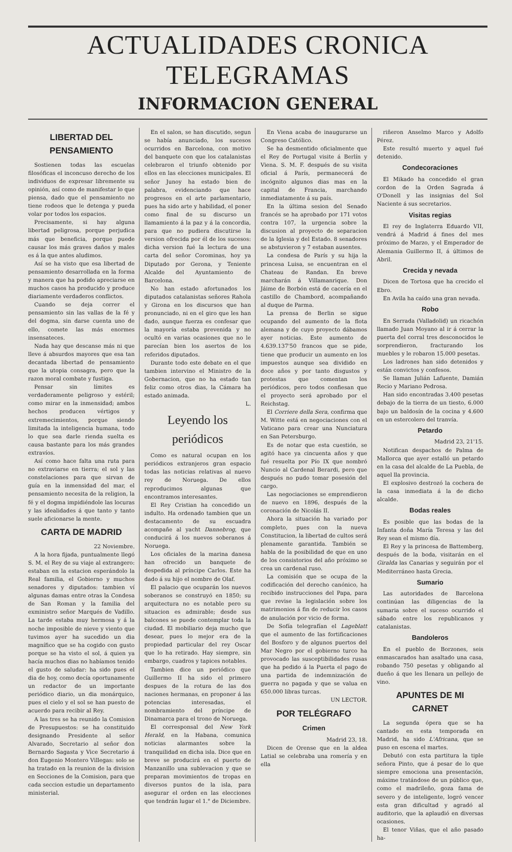ACTUALIDADES CRONICA TELEGRAMAS
INFORMACION GENERAL
LIBERTAD DEL PENSAMIENTO
Sostienen todas las escuelas filosóficas el inconcuso derecho de los individuos de expresar libremente su opinión, así como de manifestar lo que piensa, dado que el pensamiento no tiene rodeos que le detenga y pueda volar por todos los espacios.
Precisamente, si hay alguna libertad peligrosa, porque perjudica más que beneficia, porque puede causar los más graves daños y males es á la que antes aludimos.
Así se ha visto que esa libertad de pensamiento desarrollada en la forma y manera que ha podido apreciarse en muchos casos ha producido y produce diariamente verdaderos conflictos.
Cuando se deja correr el pensamiento sin las vallas de la fé y del dogma, sin darse cuenta uno de ello, comete las más enormes insensateces.
Nada hay que descanse más ni que lleve á absurdos mayores que esa tan decantada libertad de pensamiento que la utopia consagra, pero que la razon moral combate y fustiga.
Pensar sin límites es verdaderamente peligroso y estéril; como mirar en la inmensidad; ambos hechos producen vértigos y extremecimientos, porque siendo limitada la inteligencia humana, todo lo que sea darle rienda suelta es causa bastante para los más grandes extravíos.
Así como hace falta una ruta para no extraviarse en tierra; el sol y las constelaciones para que sirvan de guía en la inmensidad del mar, el pensamiento necesita de la religion, la fé y el dogma impidiéndole las locuras y las idealidades á que tanto y tanto suele aficionarse la mente.
CARTA DE MADRID
22 Noviembre.
A la hora fijada, puntualmente llegó S. M. el Rey de su viaje al extrangero: estaban en la estacion esperándolo la Real familia, el Gobierno y muchos senadores y diputados: tambien ví algunas damas entre otras la Condesa de San Roman y la familia del exministro señor Marqués de Vadillo. La tarde estaba muy hermosa y á la noche imposible de nieve y viento que tuvimos ayer ha sucedido un dia magnífico que se ha cogido con gusto porque se ha visto el sol, á quien ya hacía muchos dias no habíamos tenido el gusto de saludar: ha sido pues el dia de hoy, como decía oportunamente un redactor de un importante periódico diario, un dia monárquico, pues el cielo y el sol se han puesto de acuerdo para recibir al Rey.
A las tres se ha reunido la Comision de Presupuestos: se ha constituido designando Presidente al señor Alvarado, Secretario al señor don Bernardo Sagasta y Vice Secretario á don Eugenio Montero Villegas: solo se ha tratado en la reunion de la division en Secciones de la Comision, para que cada seccion estudie un departamento ministerial.
En el salon, se han discutido, segun se había anunciado, los sucesos ocurridos en Barcelona, con motivo del banquete con que los catalanistas celebraron el triunfo obtenido por ellos en las elecciones municipales. El señor Junoy ha estado bien de palabra, evidenciando que hace progresos en el arte parlamentario, pues ha sido arte y habilidad, el poner como final de su discurso un llamamiento á la paz y á la concordia, para que no pudiera discutirse la version ofrecida por él de los sucesos: dicha version fué la lectura de una carta del señor Corominas, hoy ya Diputado por Gerona, y Teniente Alcalde del Ayuntamiento de Barcelona.
No han estado afortunados los diputados catalanistas señores Rahola y Girona en los discursos que han pronunciado, ni en el giro que les han dado, aunque fuerza es confesar que la mayoría estaba prevenida y no ocultó en varias ocasiones que no le parecían bien los asertos de los referidos diputados.
Durante todo este debate en el que tambien intervino el Ministro de la Gobernacion, que no ha estado tan feliz como otros dias, la Cámara ha estado animada.
L.
Leyendo los periódicos
Como es natural ocupan en los periódicos extranjeros gran espacio todas las noticias relativas al nuevo rey de Noruega. De ellos reproducimos algunas que encontramos interesantes.
El Rey Cristian ha concedido un indulto. Ha ordenado tambien que un destacamento de su escuadra acompañe al yacht Dannebrog, que conducirá á los nuevos soberanos á Noruega.
Los oficiales de la marina danesa han ofrecido un banquete de despedida al príncipe Carlos. Este ha dado á su hijo el nombre de Olaf.
El palacio que ocuparán los nuevos soberanos se construyó en 1850; su arquitectura no es notable pero su situacion es admirable; desde sus balcones se puede contemplar toda la ciudad. El mobiliario deja mucho que desear, pues lo mejor era de la propiedad particular del rey Oscar que lo ha retirado. Hay siempre, sin embargo, cuadros y tapices notables.
Tambien dice un periódico que Guillermo II ha sido el primero despues de la rotura de las dos naciones hermanas, en proponer á las potencias interesadas, el nombramiento del príncipe de Dinamarca para el trono de Noruega.
El corresponsal del New York Herald, en la Habana, comunica noticias alarmantes sobre la tranquilidad en dicha isla. Dice que en breve se producirá en el puerto de Manzanillo una sublevacion y que se preparan movimientos de tropas en diversos puntos de la isla, para asegurar el orden en las elecciones que tendrán lugar el 1.° de Diciembre.
En Viena acaba de inaugurarse un Congreso Católico.
Se ha desmentido oficialmente que el Rey de Portugal visite á Berlín y Viena. S. M. F. después de su visita oficial á París, permanecerá de incógnito algunos dias mas en la capital de Francia, marchando inmediatamente á su país.
En la última sesion del Senado francés se ha aprobado por 171 votos contra 107, la urgencia sobre la discusion al proyecto de separacion de la Iglesia y del Estado. 8 senadores se abstuvieron y 7 estaban ausentes.
La condesa de París y su hija la princesa Luisa, se encuentran en el Chateau de Randan. En breve marcharán á Villamanrique. Don Jáime de Borbón está de cacería en el castillo de Chambord, acompañando al duque de Parma.
La prensa de Berlin se sigue ocupando del aumento de la flota alemana y de cuyo proyecto dábamos ayer noticias. Este aumento de 4.639.137'50 francos que se pide, tiene que producir un aumento en los impuestos aunque sea dividido en doce años y por tanto disgustos y protestas que comentan los periódicos, pero todos confiesan que el proyecto será aprobado por el Reichstag.
El Corriere della Sera, confirma que M. Witte está en negociaciones con el Vaticano para crear una Nunciatura en San Petersburgo.
Es de notar que esta cuestión, se agitó hace ya cincuenta años y que fué resuelta por Pío IX que nombró Nuncio al Cardenal Berardi, pero que después no pudo tomar posesión del cargo.
Las negociaciones se emprendieron de nuevo en 1896, después de la coronación de Nicolás II.
Ahora la situación ha variado por completo, pues con la nueva Constitucion, la libertad de cultos será plenamente garantida. También se habla de la posibilidad de que en uno de los consistorios del año próximo se crea un cardenal ruso.
La comisión que se ocupa de la codificación del derecho canónico, ha recibido instrucciones del Papa, para que revise la legislación sobre los matrimonios á fin de reducir los casos de anulación por vicio de forma.
De Sofía telegrafían el Lageblatt que el aumento de las fortificaciones del Bosforo y de algunos puertos del Mar Negro por el gobierno turco ha provocado las susceptibilidades rusas que ha pedido á la Puerta el pago de una partida de indemnización de guerra no pagada y que se valua en 650.000 libras turcas.
UN LECTOR.
POR TELÉGRAFO
Crimen
Madrid 23, 18.
Dicen de Orense que en la aldea Latial se celebraba una romería y en ella
riñeron Anselmo Marco y Adolfo Pérez.
Este resultó muerto y aquel fué detenido.
Condecoraciones
El Mikado ha concedido el gran cordon de la Orden Sagrada á O'Donell y las insignias del Sol Naciente á sus secretarios.
Visitas regias
El rey de Inglaterra Eduardo VII, vendrá á Madrid á fines del mes próximo de Marzo, y el Emperador de Alemania Guillermo II, á últimos de Abril.
Crecida y nevada
Dicen de Tortosa que ha crecido el Ebro.
En Avila ha caído una gran nevada.
Robo
En Serrada (Valladolid) un ricachón llamado Juan Moyano al ir á cerrar la puerta del corral tres desconocidos le sorprendieron, fracturando los muebles y le robaron 15.000 pesetas.
Los ladrones han sido detenidos y están convictos y confesos.
Se llaman Julián Lafuente, Damián Recio y Mariano Pedrosa.
Han sido encontradas 3.400 pesetas debajo de la tierra de un tiesto, 6.000 bajo un baldosín de la cocina y 4.600 en un estercolero del tranvía.
Petardo
Madrid 23, 21'15.
Notifican despachos de Palma de Mallorca que ayer estalló un petardo en la casa del alcalde de La Puebla, de aquel lla provincia.
El explosivo destrozó la cochera de la casa inmediata á la de dicho alcalde.
Bodas reales
Es posible que las bodas de la Infanta doña María Teresa y las del Rey sean el mismo día.
El Rey y la princesa de Battemberg, después de la boda, visitarán en el Giralda las Canarias y seguirán por el Mediterráneo hasta Grecia.
Sumario
Las autoridades de Barcelona continúan las diligencias de la sumaria sobre el suceso ocurrido el sábado entre los republicanos y catalanistas.
Bandoleros
En el pueblo de Borzones, seis enmascarados han asaltado una casa, robando 750 pesetas y obligando al dueño á que les llenara un pellejo de vino.
APUNTES DE MI CARNET
La segunda ópera que se ha cantado en esta temporada en Madrid, ha sido L'Africana, que se puso en escena el martes.
Debutó con esta partitura la tiple señora Pinto, que á pesar de lo que siempre emociona una presentación, máxime tratándose de un público que, como el madrileño, goza fama de severo y de inteligente, logró vencer esta gran dificultad y agradó al auditorio, que la aplaudió en diversas ocasiones.
El tenor Viñas, que el año pasado ha-